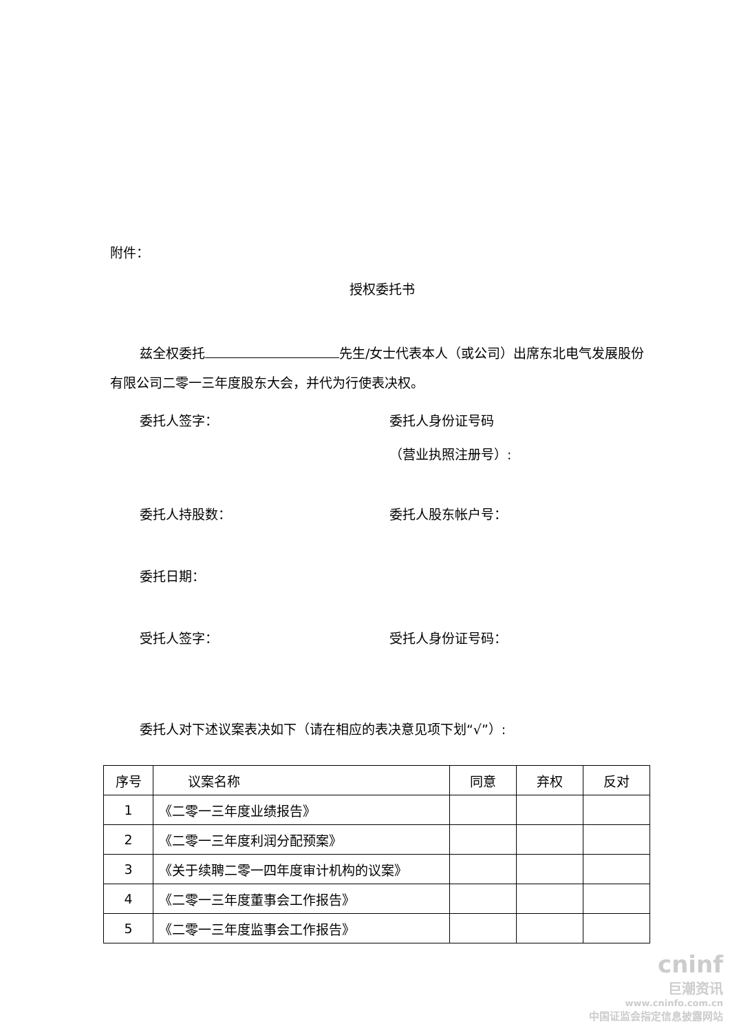附件：
授权委托书
兹全权委托 先生/女士代表本人（或公司）出席东北电气发展股份有限公司二零一三年度股东大会，并代为行使表决权。
委托人签字： 委托人身份证号码
（营业执照注册号）:
委托人持股数： 委托人股东帐户号：
委托日期：
受托人签字： 受托人身份证号码：
委托人对下述议案表决如下（请在相应的表决意见项下划“√”）:
| 序号 | 议案名称 | 同意 | 弃权 | 反对 |
| --- | --- | --- | --- | --- |
| 1 | 《二零一三年度业绩报告》 | | | |
| 2 | 《二零一三年度利润分配预案》 | | | |
| 3 | 《关于续聘二零一四年度审计机构的议案》 | | | |
| 4 | 《二零一三年度董事会工作报告》 | | | |
| 5 | 《二零一三年度监事会工作报告》 | | | |
cninf
巨潮资讯
www.cninfo.com.cn
中国证监会指定信息披露网站